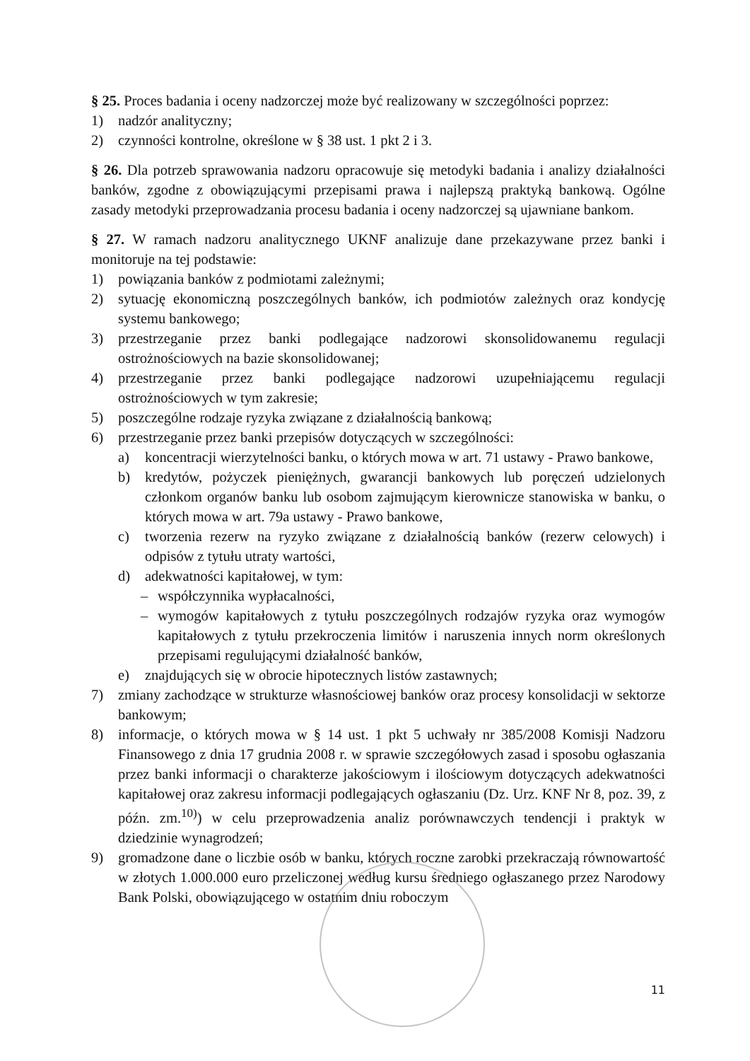§ 25. Proces badania i oceny nadzorczej może być realizowany w szczególności poprzez:
1) nadzór analityczny;
2) czynności kontrolne, określone w § 38 ust. 1 pkt 2 i 3.
§ 26. Dla potrzeb sprawowania nadzoru opracowuje się metodyki badania i analizy działalności banków, zgodne z obowiązującymi przepisami prawa i najlepszą praktyką bankową. Ogólne zasady metodyki przeprowadzania procesu badania i oceny nadzorczej są ujawniane bankom.
§ 27. W ramach nadzoru analitycznego UKNF analizuje dane przekazywane przez banki i monitoruje na tej podstawie:
1) powiązania banków z podmiotami zależnymi;
2) sytuację ekonomiczną poszczególnych banków, ich podmiotów zależnych oraz kondycję systemu bankowego;
3) przestrzeganie przez banki podlegające nadzorowi skonsolidowanemu regulacji ostrożnościowych na bazie skonsolidowanej;
4) przestrzeganie przez banki podlegające nadzorowi uzupełniającemu regulacji ostrożnościowych w tym zakresie;
5) poszczególne rodzaje ryzyka związane z działalnością bankową;
6) przestrzeganie przez banki przepisów dotyczących w szczególności:
a) koncentracji wierzytelności banku, o których mowa w art. 71 ustawy - Prawo bankowe,
b) kredytów, pożyczek pieniężnych, gwarancji bankowych lub poręczeń udzielonych członkom organów banku lub osobom zajmującym kierownicze stanowiska w banku, o których mowa w art. 79a ustawy - Prawo bankowe,
c) tworzenia rezerw na ryzyko związane z działalnością banków (rezerw celowych) i odpisów z tytułu utraty wartości,
d) adekwatności kapitałowej, w tym:
– współczynnika wypłacalności,
– wymogów kapitałowych z tytułu poszczególnych rodzajów ryzyka oraz wymogów kapitałowych z tytułu przekroczenia limitów i naruszenia innych norm określonych przepisami regulującymi działalność banków,
e) znajdujących się w obrocie hipotecznych listów zastawnych;
7) zmiany zachodzące w strukturze własnościowej banków oraz procesy konsolidacji w sektorze bankowym;
8) informacje, o których mowa w § 14 ust. 1 pkt 5 uchwały nr 385/2008 Komisji Nadzoru Finansowego z dnia 17 grudnia 2008 r. w sprawie szczegółowych zasad i sposobu ogłaszania przez banki informacji o charakterze jakościowym i ilościowym dotyczących adekwatności kapitałowej oraz zakresu informacji podlegających ogłaszaniu (Dz. Urz. KNF Nr 8, poz. 39, z późn. zm.<sup>10)</sup>) w celu przeprowadzenia analiz porównawczych tendencji i praktyk w dziedzinie wynagrodzeń;
9) gromadzone dane o liczbie osób w banku, których roczne zarobki przekraczają równowartość w złotych 1.000.000 euro przeliczonej według kursu średniego ogłaszanego przez Narodowy Bank Polski, obowiązującego w ostatnim dniu roboczym
11